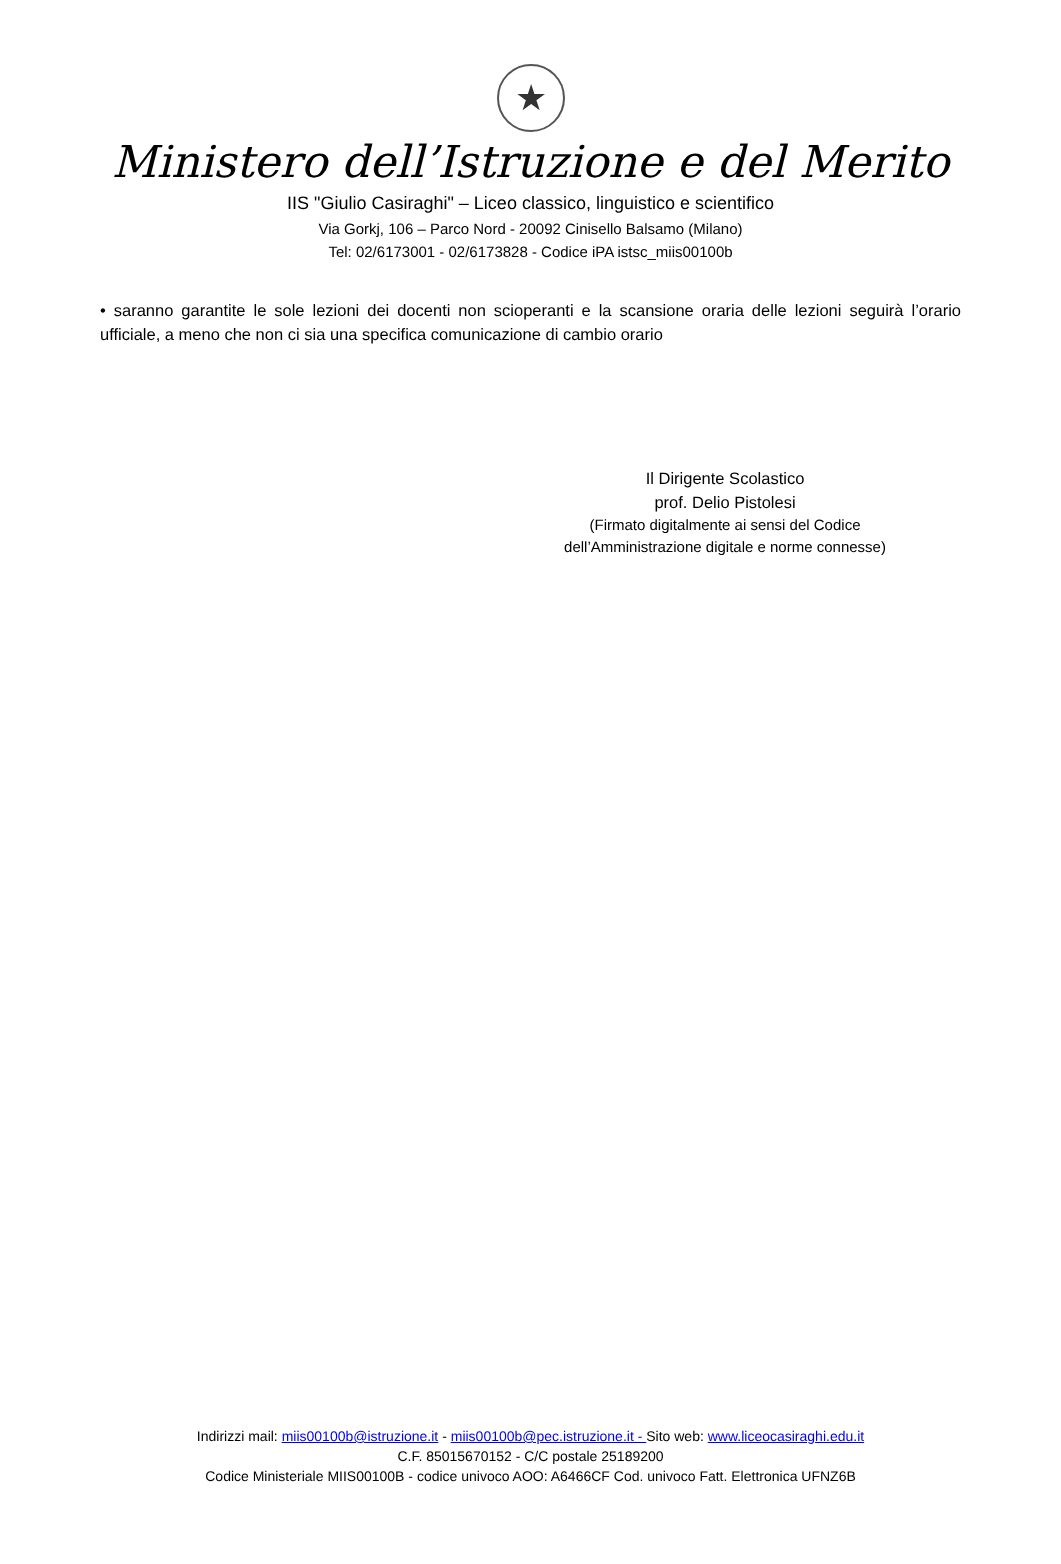★
Ministero dell’Istruzione e del Merito
IIS "Giulio Casiraghi" – Liceo classico, linguistico e scientifico
Via Gorkj, 106 – Parco Nord - 20092 Cinisello Balsamo (Milano)
Tel: 02/6173001 - 02/6173828 - Codice iPA istsc_miis00100b
• saranno garantite le sole lezioni dei docenti non scioperanti e la scansione oraria delle lezioni seguirà l’orario ufficiale, a meno che non ci sia una specifica comunicazione di cambio orario
Il Dirigente Scolastico
prof. Delio Pistolesi
(Firmato digitalmente ai sensi del Codice
dell’Amministrazione digitale e norme connesse)
Indirizzi mail: miis00100b@istruzione.it - miis00100b@pec.istruzione.it - Sito web: www.liceocasiraghi.edu.it
C.F. 85015670152 - C/C postale 25189200
Codice Ministeriale MIIS00100B - codice univoco AOO: A6466CF Cod. univoco Fatt. Elettronica UFNZ6B